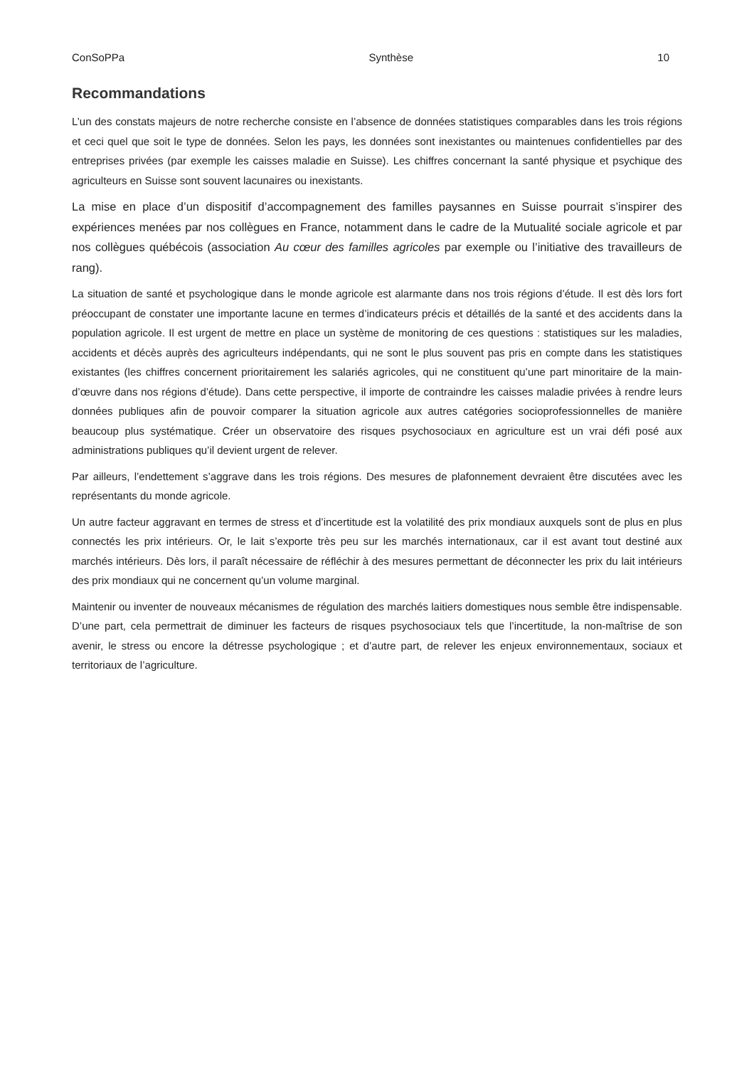ConSoPPa Synthèse 10
Recommandations
L’un des constats majeurs de notre recherche consiste en l’absence de données statistiques comparables dans les trois régions et ceci quel que soit le type de données. Selon les pays, les données sont inexistantes ou maintenues confidentielles par des entreprises privées (par exemple les caisses maladie en Suisse). Les chiffres concernant la santé physique et psychique des agriculteurs en Suisse sont souvent lacunaires ou inexistants.
La mise en place d’un dispositif d’accompagnement des familles paysannes en Suisse pourrait s’inspirer des expériences menées par nos collègues en France, notamment dans le cadre de la Mutualité sociale agricole et par nos collègues québécois (association Au cœur des familles agricoles par exemple ou l’initiative des travailleurs de rang).
La situation de santé et psychologique dans le monde agricole est alarmante dans nos trois régions d’étude. Il est dès lors fort préoccupant de constater une importante lacune en termes d’indicateurs précis et détaillés de la santé et des accidents dans la population agricole. Il est urgent de mettre en place un système de monitoring de ces questions : statistiques sur les maladies, accidents et décès auprès des agriculteurs indépendants, qui ne sont le plus souvent pas pris en compte dans les statistiques existantes (les chiffres concernent prioritairement les salariés agricoles, qui ne constituent qu’une part minoritaire de la main-d’œuvre dans nos régions d’étude). Dans cette perspective, il importe de contraindre les caisses maladie privées à rendre leurs données publiques afin de pouvoir comparer la situation agricole aux autres catégories socioprofessionnelles de manière beaucoup plus systématique. Créer un observatoire des risques psychosociaux en agriculture est un vrai défi posé aux administrations publiques qu’il devient urgent de relever.
Par ailleurs, l’endettement s’aggrave dans les trois régions. Des mesures de plafonnement devraient être discutées avec les représentants du monde agricole.
Un autre facteur aggravant en termes de stress et d’incertitude est la volatilité des prix mondiaux auxquels sont de plus en plus connectés les prix intérieurs. Or, le lait s’exporte très peu sur les marchés internationaux, car il est avant tout destiné aux marchés intérieurs. Dès lors, il paraît nécessaire de réfléchir à des mesures permettant de déconnecter les prix du lait intérieurs des prix mondiaux qui ne concernent qu’un volume marginal.
Maintenir ou inventer de nouveaux mécanismes de régulation des marchés laitiers domestiques nous semble être indispensable. D’une part, cela permettrait de diminuer les facteurs de risques psychosociaux tels que l’incertitude, la non-maîtrise de son avenir, le stress ou encore la détresse psychologique ; et d’autre part, de relever les enjeux environnementaux, sociaux et territoriaux de l’agriculture.